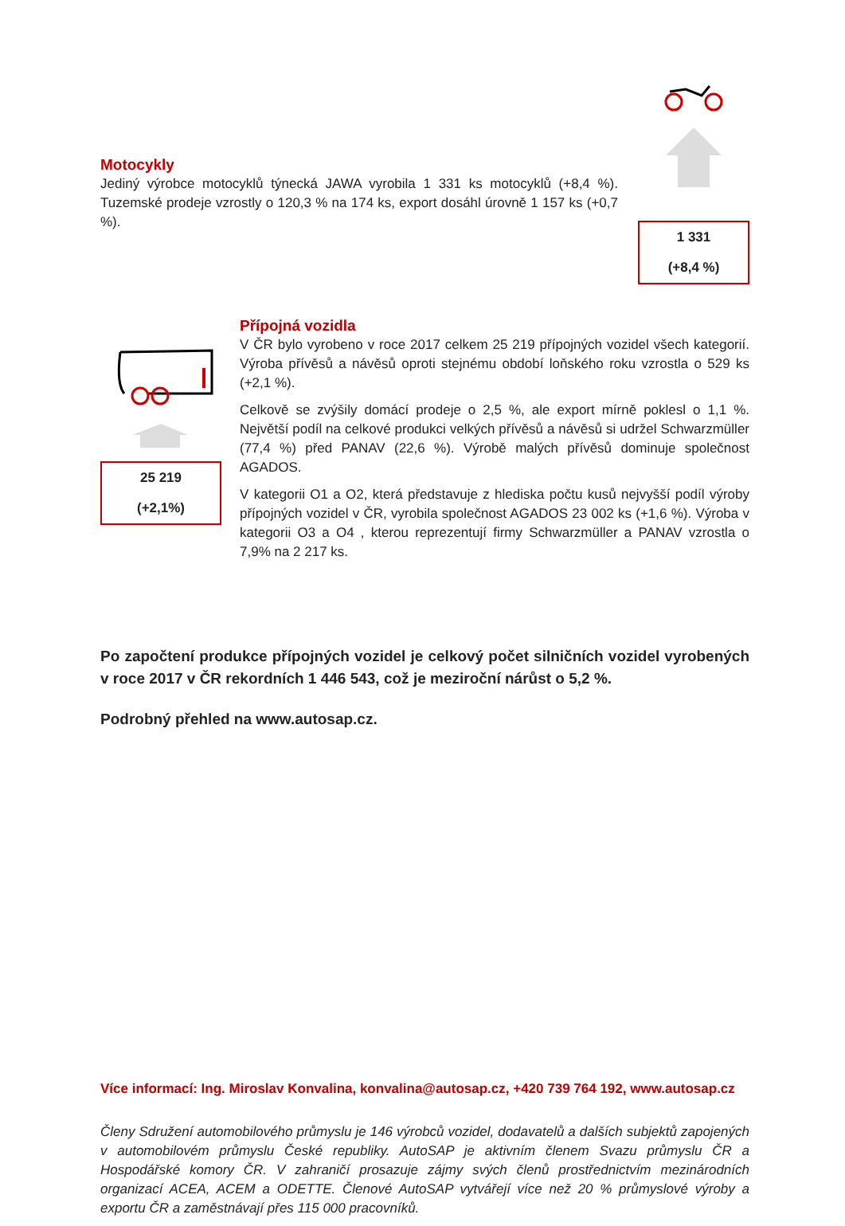Motocykly
Jediný výrobce motocyklů týnecká JAWA vyrobila 1 331 ks motocyklů (+8,4 %). Tuzemské prodeje vzrostly o 120,3 % na 174 ks, export dosáhl úrovně 1 157 ks (+0,7 %).
1 331
(+8,4 %)
25 219
(+2,1%)
Přípojná vozidla
V ČR bylo vyrobeno v roce 2017 celkem 25 219 přípojných vozidel všech kategorií. Výroba přívěsů a návěsů oproti stejnému období loňského roku vzrostla o 529 ks (+2,1 %).
Celkově se zvýšily domácí prodeje o 2,5 %, ale export mírně poklesl o 1,1 %. Největší podíl na celkové produkci velkých přívěsů a návěsů si udržel Schwarzmüller (77,4 %) před PANAV (22,6 %). Výrobě malých přívěsů dominuje společnost AGADOS.
V kategorii O1 a O2, která představuje z hlediska počtu kusů nejvyšší podíl výroby přípojných vozidel v ČR, vyrobila společnost AGADOS 23 002 ks (+1,6 %). Výroba v kategorii O3 a O4 , kterou reprezentují firmy Schwarzmüller a PANAV vzrostla o 7,9% na 2 217 ks.
Po započtení produkce přípojných vozidel je celkový počet silničních vozidel vyrobených v roce 2017 v ČR rekordních 1 446 543, což je meziroční nárůst o 5,2 %.
Podrobný přehled na www.autosap.cz.
Více informací: Ing. Miroslav Konvalina, konvalina@autosap.cz, +420 739 764 192, www.autosap.cz
Členy Sdružení automobilového průmyslu je 146 výrobců vozidel, dodavatelů a dalších subjektů zapojených v automobilovém průmyslu České republiky. AutoSAP je aktivním členem Svazu průmyslu ČR a Hospodářské komory ČR. V zahraničí prosazuje zájmy svých členů prostřednictvím mezinárodních organizací ACEA, ACEM a ODETTE. Členové AutoSAP vytvářejí více než 20 % průmyslové výroby a exportu ČR a zaměstnávají přes 115 000 pracovníků.